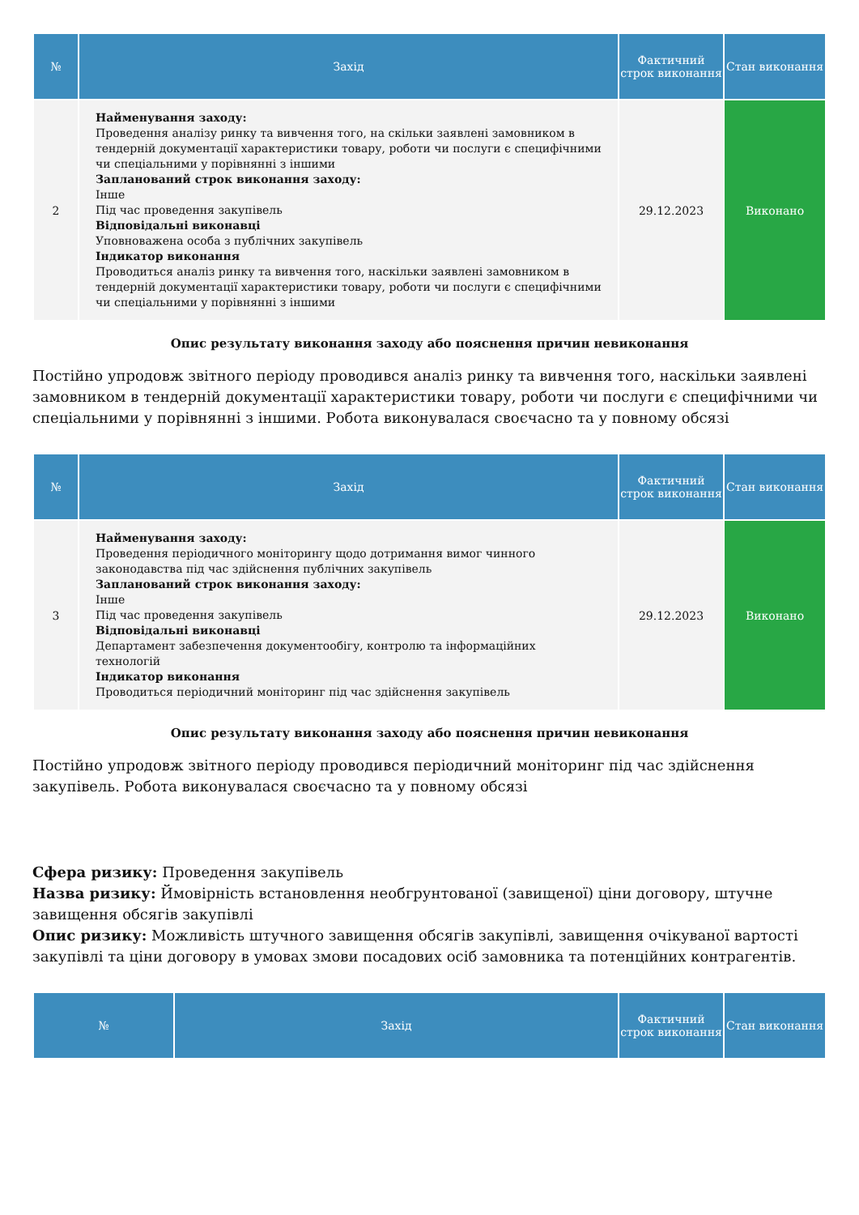| № | Захід | Фактичний строк виконання | Стан виконання |
| --- | --- | --- | --- |
| 2 | Найменування заходу: Проведення аналізу ринку та вивчення того, на скільки заявлені замовником в тендерній документації характеристики товару, роботи чи послуги є специфічними чи спеціальними у порівнянні з іншими Запланований строк виконання заходу: Інше Під час проведення закупівель Відповідальні виконавці Уповноважена особа з публічних закупівель Індикатор виконання Проводиться аналіз ринку та вивчення того, наскільки заявлені замовником в тендерній документації характеристики товару, роботи чи послуги є специфічними чи спеціальними у порівнянні з іншими | 29.12.2023 | Виконано |
Опис результату виконання заходу або пояснення причин невиконання
Постійно упродовж звітного періоду проводився аналіз ринку та вивчення того, наскільки заявлені замовником в тендерній документації характеристики товару, роботи чи послуги є специфічними чи спеціальними у порівнянні з іншими. Робота виконувалася своєчасно та у повному обсязі
| № | Захід | Фактичний строк виконання | Стан виконання |
| --- | --- | --- | --- |
| 3 | Найменування заходу: Проведення періодичного моніторингу щодо дотримання вимог чинного законодавства під час здійснення публічних закупівель Запланований строк виконання заходу: Інше Під час проведення закупівель Відповідальні виконавці Департамент забезпечення документообігу, контролю та інформаційних технологій Індикатор виконання Проводиться періодичний моніторинг під час здійснення закупівель | 29.12.2023 | Виконано |
Опис результату виконання заходу або пояснення причин невиконання
Постійно упродовж звітного періоду проводився періодичний моніторинг під час здійснення закупівель. Робота виконувалася своєчасно та у повному обсязі
Сфера ризику: Проведення закупівель
Назва ризику: Ймовірність встановлення необгрунтованої (завищеної) ціни договору, штучне завищення обсягів закупівлі
Опис ризику: Можливість штучного завищення обсягів закупівлі, завищення очікуваної вартості закупівлі та ціни договору в умовах змови посадових осіб замовника та потенційних контрагентів.
| № | Захід | Фактичний строк виконання | Стан виконання |
| --- | --- | --- | --- |